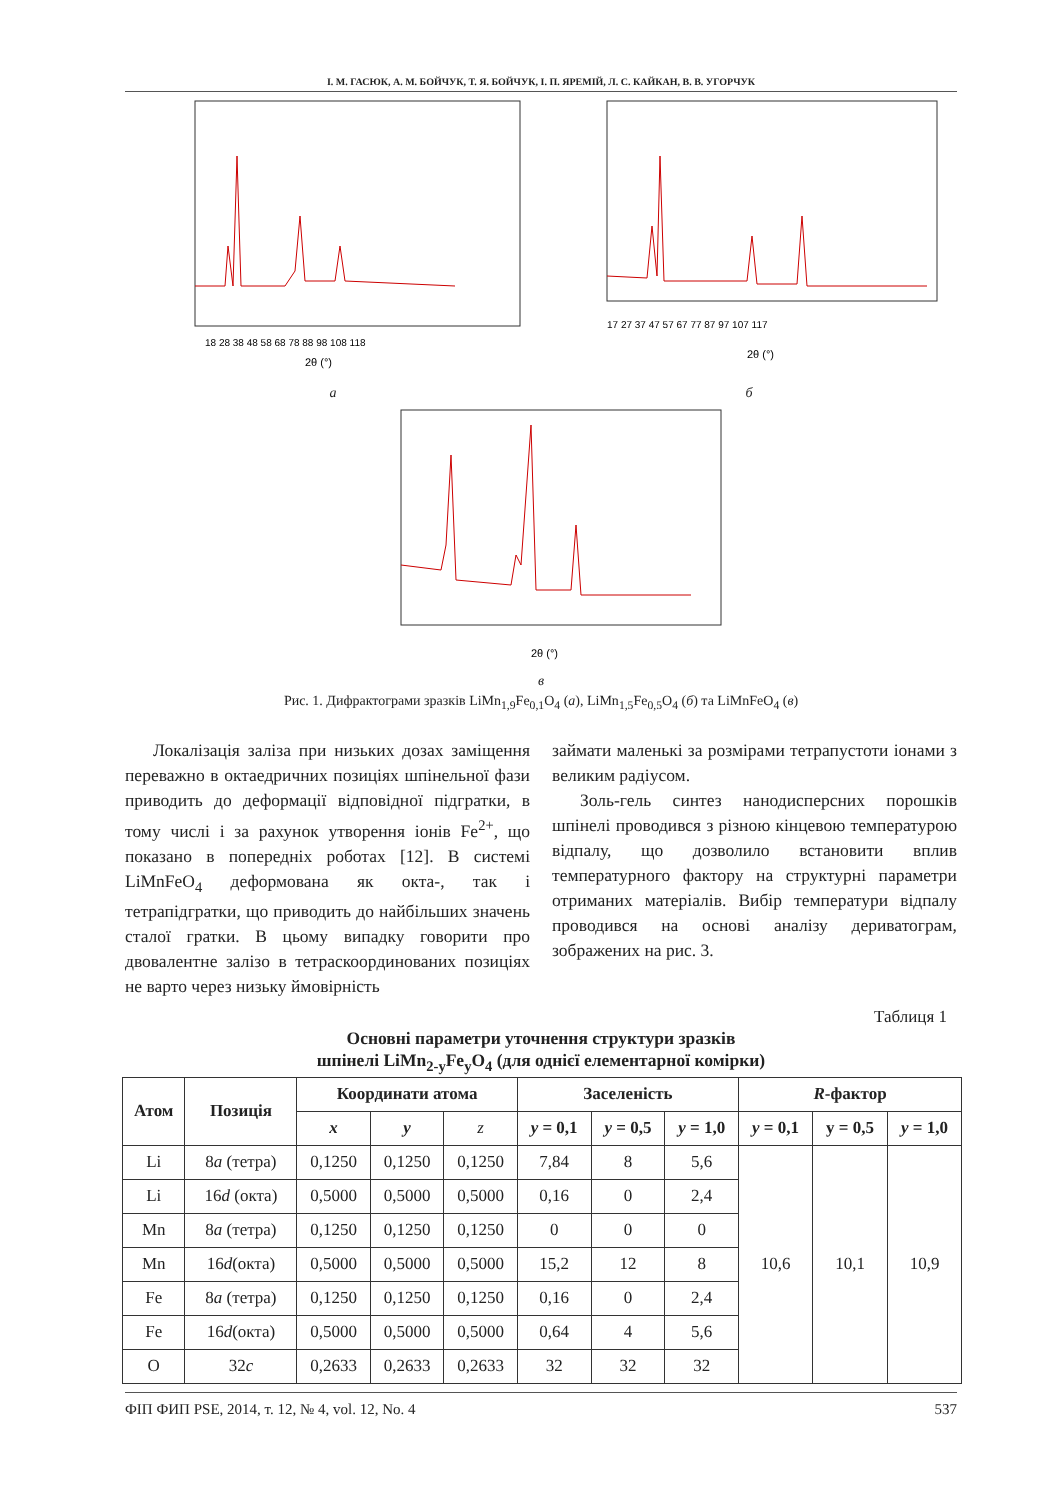І. М. ГАСЮК, А. М. БОЙЧУК, Т. Я. БОЙЧУК, І. П. ЯРЕМІЙ, Л. С. КАЙКАН, В. В. УГОРЧУК
2θ (°)
18 28 38 48 58 68 78 88 98 108 118
2θ (°)
17 27 37 47 57 67 77 87 97 107 117
а б
2θ (°)
в
Рис. 1. Дифрактограми зразків LiMn<sub>1,9</sub>Fe<sub>0,1</sub>O<sub>4</sub> (а), LiMn<sub>1,5</sub>Fe<sub>0,5</sub>O<sub>4</sub> (б) та LiMnFeO<sub>4</sub> (в)
Локалізація заліза при низьких дозах заміщення переважно в октаедричних позиціях шпінельної фази приводить до деформації відповідної підгратки, в тому числі і за рахунок утворення іонів Fe<sup>2+</sup>, що показано в попередніх роботах [12]. В системі LiMnFeO<sub>4</sub> деформована як окта-, так і тетрапідгратки, що приводить до найбільших значень сталої гратки. В цьому випадку говорити про двовалентне залізо в тетраскоординованих позиціях не варто через низьку ймовірність
займати маленькі за розмірами тетрапустоти іонами з великим радіусом.
Золь-гель синтез нанодисперсних порошків шпінелі проводився з різною кінцевою температурою відпалу, що дозволило встановити вплив температурного фактору на структурні параметри отриманих матеріалів. Вибір температури відпалу проводився на основі аналізу дериватограм, зображених на рис. 3.
Таблиця 1
Основні параметри уточнення структури зразків
шпінелі LiMn<sub>2-y</sub>Fe<sub>y</sub>O<sub>4</sub> (для однієї елементарної комірки)
| Атом | Позиція | Координати атома | | | Заселеність | | | R -фактор | | |
| --- | --- | --- | --- | --- | --- | --- | --- | --- | --- | --- |
| | | x | y | z | y = 0,1 | y = 0,5 | y = 1,0 | y = 0,1 | y = 0,5 | y = 1,0 |
| Li | 8 a (тетра) | 0,1250 | 0,1250 | 0,1250 | 7,84 | 8 | 5,6 | 10,6 | 10,1 | 10,9 |
| Li | 16 d (окта) | 0,5000 | 0,5000 | 0,5000 | 0,16 | 0 | 2,4 | | | |
| Mn | 8 a (тетра) | 0,1250 | 0,1250 | 0,1250 | 0 | 0 | 0 | | | |
| Mn | 16 d (окта) | 0,5000 | 0,5000 | 0,5000 | 15,2 | 12 | 8 | | | |
| Fe | 8 a (тетра) | 0,1250 | 0,1250 | 0,1250 | 0,16 | 0 | 2,4 | | | |
| Fe | 16 d (окта) | 0,5000 | 0,5000 | 0,5000 | 0,64 | 4 | 5,6 | | | |
| O | 32 c | 0,2633 | 0,2633 | 0,2633 | 32 | 32 | 32 | | | |
ФІП ФИП PSE, 2014, т. 12, № 4, vol. 12, No. 4 537